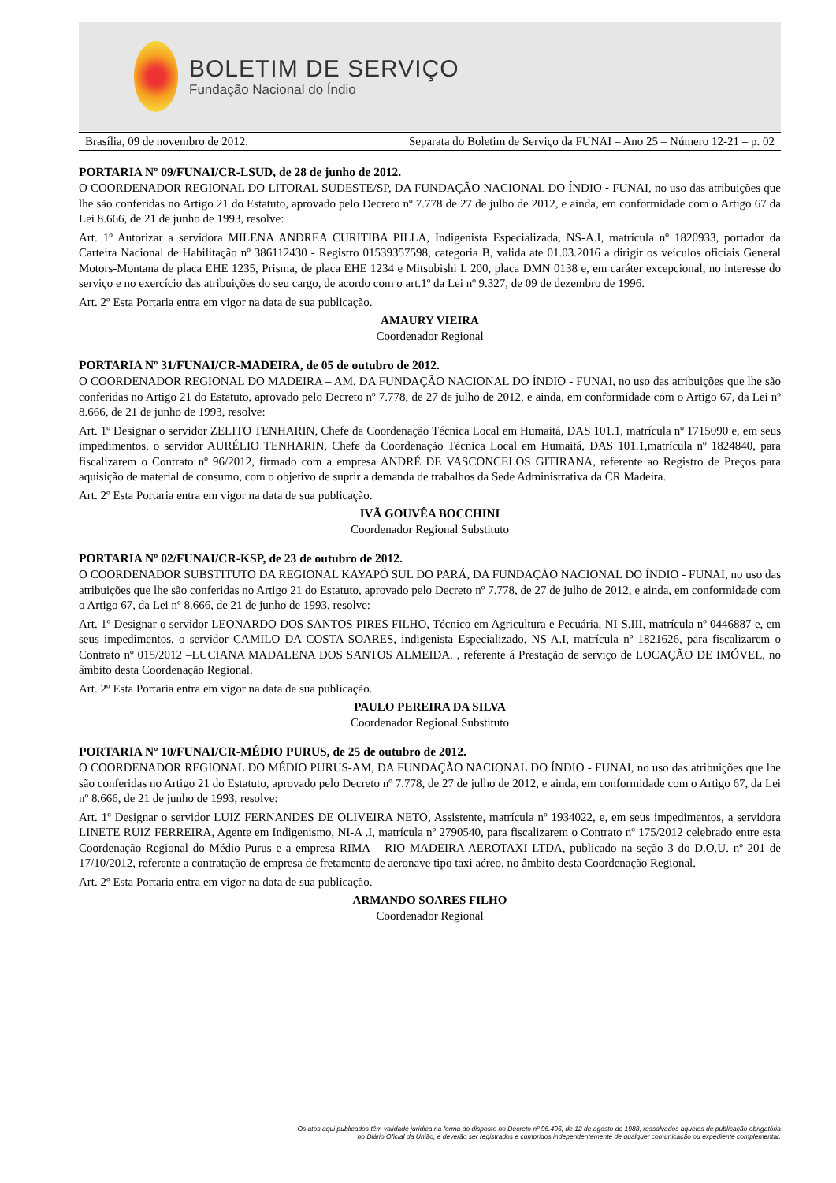BOLETIM DE SERVIÇO
Fundação Nacional do Índio
Brasília, 09 de novembro de 2012. Separata do Boletim de Serviço da FUNAI – Ano 25 – Número 12-21 – p. 02
PORTARIA Nº 09/FUNAI/CR-LSUD, de 28 de junho de 2012.
O COORDENADOR REGIONAL DO LITORAL SUDESTE/SP, DA FUNDAÇÃO NACIONAL DO ÍNDIO - FUNAI, no uso das atribuições que lhe são conferidas no Artigo 21 do Estatuto, aprovado pelo Decreto nº 7.778 de 27 de julho de 2012, e ainda, em conformidade com o Artigo 67 da Lei 8.666, de 21 de junho de 1993, resolve:
Art. 1º Autorizar a servidora MILENA ANDREA CURITIBA PILLA, Indigenista Especializada, NS-A.I, matrícula nº 1820933, portador da Carteira Nacional de Habilitação nº 386112430 - Registro 01539357598, categoria B, valida ate 01.03.2016 a dirigir os veículos oficiais General Motors-Montana de placa EHE 1235, Prisma, de placa EHE 1234 e Mitsubishi L 200, placa DMN 0138 e, em caráter excepcional, no interesse do serviço e no exercício das atribuições do seu cargo, de acordo com o art.1º da Lei nº 9.327, de 09 de dezembro de 1996.
Art. 2º Esta Portaria entra em vigor na data de sua publicação.
AMAURY VIEIRA
Coordenador Regional
PORTARIA Nº 31/FUNAI/CR-MADEIRA, de 05 de outubro de 2012.
O COORDENADOR REGIONAL DO MADEIRA – AM, DA FUNDAÇÃO NACIONAL DO ÍNDIO - FUNAI, no uso das atribuições que lhe são conferidas no Artigo 21 do Estatuto, aprovado pelo Decreto nº 7.778, de 27 de julho de 2012, e ainda, em conformidade com o Artigo 67, da Lei nº 8.666, de 21 de junho de 1993, resolve:
Art. 1º Designar o servidor ZELITO TENHARIN, Chefe da Coordenação Técnica Local em Humaitá, DAS 101.1, matrícula nº 1715090 e, em seus impedimentos, o servidor AURÉLIO TENHARIN, Chefe da Coordenação Técnica Local em Humaitá, DAS 101.1,matrícula nº 1824840, para fiscalizarem o Contrato nº 96/2012, firmado com a empresa ANDRÉ DE VASCONCELOS GITIRANA, referente ao Registro de Preços para aquisição de material de consumo, com o objetivo de suprir a demanda de trabalhos da Sede Administrativa da CR Madeira.
Art. 2º Esta Portaria entra em vigor na data de sua publicação.
IVÃ GOUVÊA BOCCHINI
Coordenador Regional Substituto
PORTARIA Nº 02/FUNAI/CR-KSP, de 23 de outubro de 2012.
O COORDENADOR SUBSTITUTO DA REGIONAL KAYAPÓ SUL DO PARÁ, DA FUNDAÇÃO NACIONAL DO ÍNDIO - FUNAI, no uso das atribuições que lhe são conferidas no Artigo 21 do Estatuto, aprovado pelo Decreto nº 7.778, de 27 de julho de 2012, e ainda, em conformidade com o Artigo 67, da Lei nº 8.666, de 21 de junho de 1993, resolve:
Art. 1º Designar o servidor LEONARDO DOS SANTOS PIRES FILHO, Técnico em Agricultura e Pecuária, NI-S.III, matrícula nº 0446887 e, em seus impedimentos, o servidor CAMILO DA COSTA SOARES, indigenista Especializado, NS-A.I, matrícula nº 1821626, para fiscalizarem o Contrato nº 015/2012 –LUCIANA MADALENA DOS SANTOS ALMEIDA. , referente á Prestação de serviço de LOCAÇÃO DE IMÓVEL, no âmbito desta Coordenação Regional.
Art. 2º Esta Portaria entra em vigor na data de sua publicação.
PAULO PEREIRA DA SILVA
Coordenador Regional Substituto
PORTARIA Nº 10/FUNAI/CR-MÉDIO PURUS, de 25 de outubro de 2012.
O COORDENADOR REGIONAL DO MÉDIO PURUS-AM, DA FUNDAÇÃO NACIONAL DO ÍNDIO - FUNAI, no uso das atribuições que lhe são conferidas no Artigo 21 do Estatuto, aprovado pelo Decreto nº 7.778, de 27 de julho de 2012, e ainda, em conformidade com o Artigo 67, da Lei nº 8.666, de 21 de junho de 1993, resolve:
Art. 1º Designar o servidor LUIZ FERNANDES DE OLIVEIRA NETO, Assistente, matrícula nº 1934022, e, em seus impedimentos, a servidora LINETE RUIZ FERREIRA, Agente em Indigenismo, NI-A .I, matrícula nº 2790540, para fiscalizarem o Contrato nº 175/2012 celebrado entre esta Coordenação Regional do Médio Purus e a empresa RIMA – RIO MADEIRA AEROTAXI LTDA, publicado na seção 3 do D.O.U. nº 201 de 17/10/2012, referente a contratação de empresa de fretamento de aeronave tipo taxi aéreo, no âmbito desta Coordenação Regional.
Art. 2º Esta Portaria entra em vigor na data de sua publicação.
ARMANDO SOARES FILHO
Coordenador Regional
Os atos aqui publicados têm validade jurídica na forma do disposto no Decreto nº 96.496, de 12 de agosto de 1988, ressalvados aqueles de publicação obrigatória
no Diário Oficial da União, e deverão ser registrados e cumpridos independentemente de qualquer comunicação ou expediente complementar.